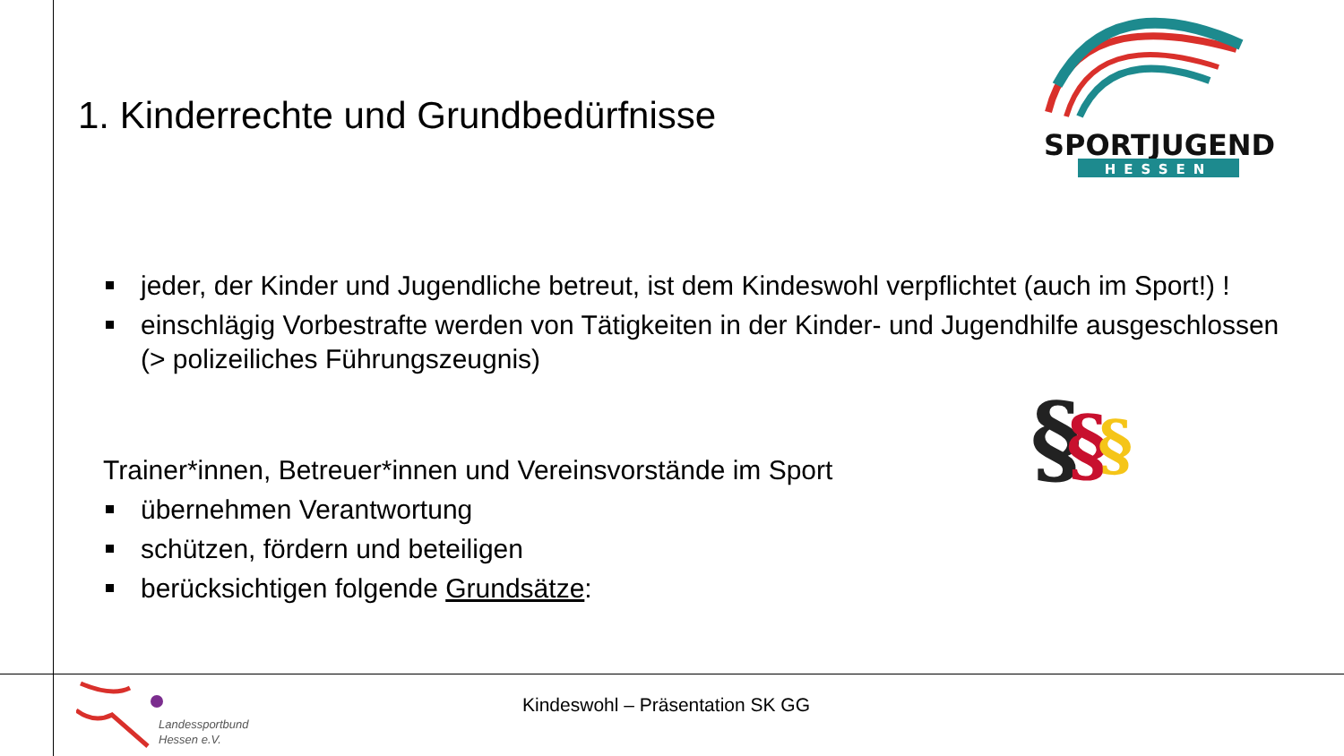1. Kinderrechte und Grundbedürfnisse
SPORTJUGEND
HESSEN
jeder, der Kinder und Jugendliche betreut, ist dem Kindeswohl verpflichtet (auch im Sport!) !
einschlägig Vorbestrafte werden von Tätigkeiten in der Kinder- und Jugendhilfe ausgeschlossen (> polizeiliches Führungszeugnis)
Trainer*innen, Betreuer*innen und Vereinsvorstände im Sport
übernehmen Verantwortung
schützen, fördern und beteiligen
berücksichtigen folgende Grundsätze:
§
§
§
Landessportbund
Hessen e.V.
Kindeswohl – Präsentation SK GG